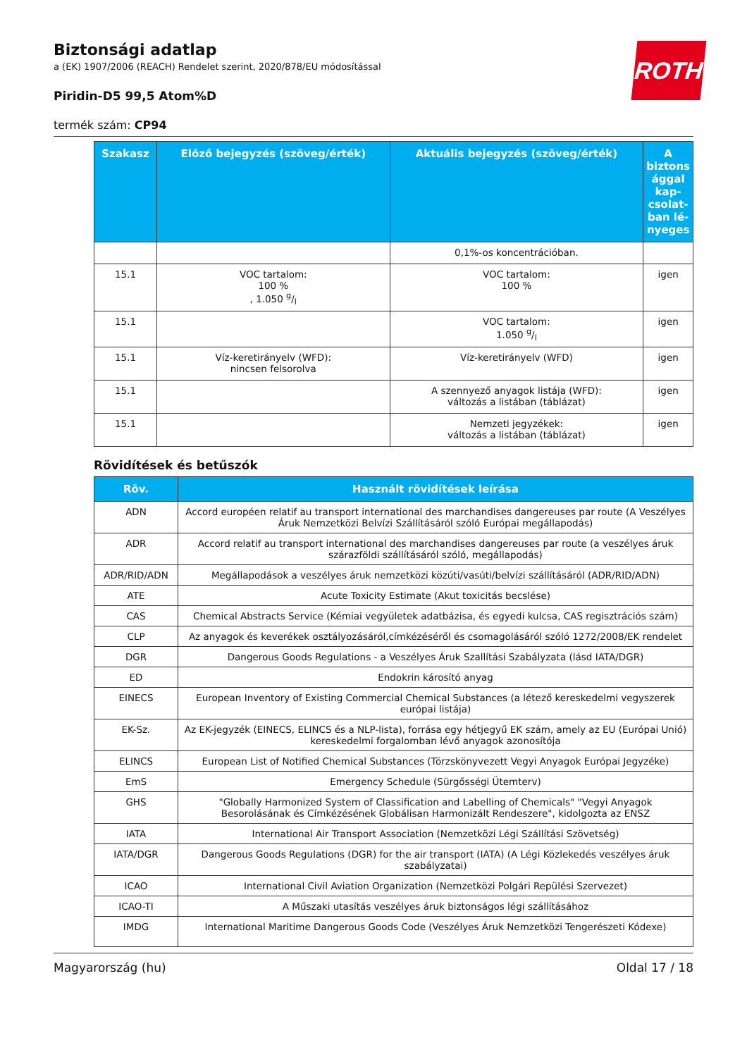ROTH
Biztonsági adatlap
a (EK) 1907/2006 (REACH) Rendelet szerint, 2020/878/EU módosítással
Piridin-D5 99,5 Atom%D
termék szám: CP94
| Szakasz | Előző bejegyzés (szöveg/érték) | Aktuális bejegyzés (szöveg/érték) | A biztons ággal kap­csolat­ban lé­nyeges |
| --- | --- | --- | --- |
| | | 0,1%-os koncentrációban. | |
| 15.1 | VOC tartalom: 100 % , 1.050 g/l | VOC tartalom: 100 % | igen |
| 15.1 | | VOC tartalom: 1.050 g/l | igen |
| 15.1 | Víz-keretirányelv (WFD): nincsen felsorolva | Víz-keretirányelv (WFD) | igen |
| 15.1 | | A szennyező anyagok listája (WFD): változás a listában (táblázat) | igen |
| 15.1 | | Nemzeti jegyzékek: változás a listában (táblázat) | igen |
Rövidítések és betűszók
| Röv. | Használt rövidítések leírása |
| --- | --- |
| ADN | Accord européen relatif au transport international des marchandises dangereuses par route (A Veszélyes Áruk Nemzetközi Belvízi Szállításáról szóló Európai megállapodás) |
| ADR | Accord relatif au transport international des marchandises dangereuses par route (a veszélyes áruk szárazföldi szállításáról szóló, megállapodás) |
| ADR/RID/ADN | Megállapodások a veszélyes áruk nemzetközi közúti/vasúti/belvízi szállításáról (ADR/RID/ADN) |
| ATE | Acute Toxicity Estimate (Akut toxicitás becslése) |
| CAS | Chemical Abstracts Service (Kémiai vegyületek adatbázisa, és egyedi kulcsa, CAS regisztrációs szám) |
| CLP | Az anyagok és keverékek osztályozásáról,címkézéséről és csomagolásáról szóló 1272/2008/EK rendelet |
| DGR | Dangerous Goods Regulations - a Veszélyes Áruk Szallítási Szabályzata (lásd IATA/DGR) |
| ED | Endokrin károsító anyag |
| EINECS | European Inventory of Existing Commercial Chemical Substances (a létező kereskedelmi vegyszerek euró­pai listája) |
| EK-Sz. | Az EK-jegyzék (EINECS, ELINCS és a NLP-lista), forrása egy hétjegyű EK szám, amely az EU (Európai Unió) kereskedelmi forgalomban lévő anyagok azonosítója |
| ELINCS | European List of Notified Chemical Substances (Törzskönyvezett Vegyi Anyagok Európai Jegyzéke) |
| EmS | Emergency Schedule (Sürgősségi Ütemterv) |
| GHS | "Globally Harmonized System of Classification and Labelling of Chemicals" "Vegyi Anyagok Besorolásának és Címkézésének Globálisan Harmonizált Rendeszere", kidolgozta az ENSZ |
| IATA | International Air Transport Association (Nemzetközi Légi Szállítási Szövetség) |
| IATA/DGR | Dangerous Goods Regulations (DGR) for the air transport (IATA) (A Légi Közlekedés veszélyes áruk szabályzatai) |
| ICAO | International Civil Aviation Organization (Nemzetközi Polgári Repülési Szervezet) |
| ICAO-TI | A Műszaki utasítás veszélyes áruk biztonságos légi szállításához |
| IMDG | International Maritime Dangerous Goods Code (Veszélyes Áruk Nemzetközi Tengerészeti Kódexe) |
Magyarország (hu) Oldal 17 / 18